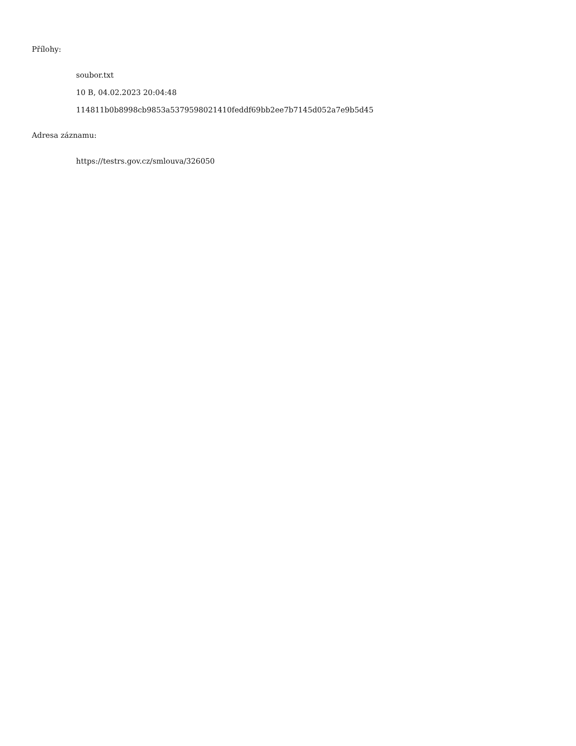Přílohy:
soubor.txt
10 B, 04.02.2023 20:04:48
114811b0b8998cb9853a5379598021410feddf69bb2ee7b7145d052a7e9b5d45
Adresa záznamu:
https://testrs.gov.cz/smlouva/326050